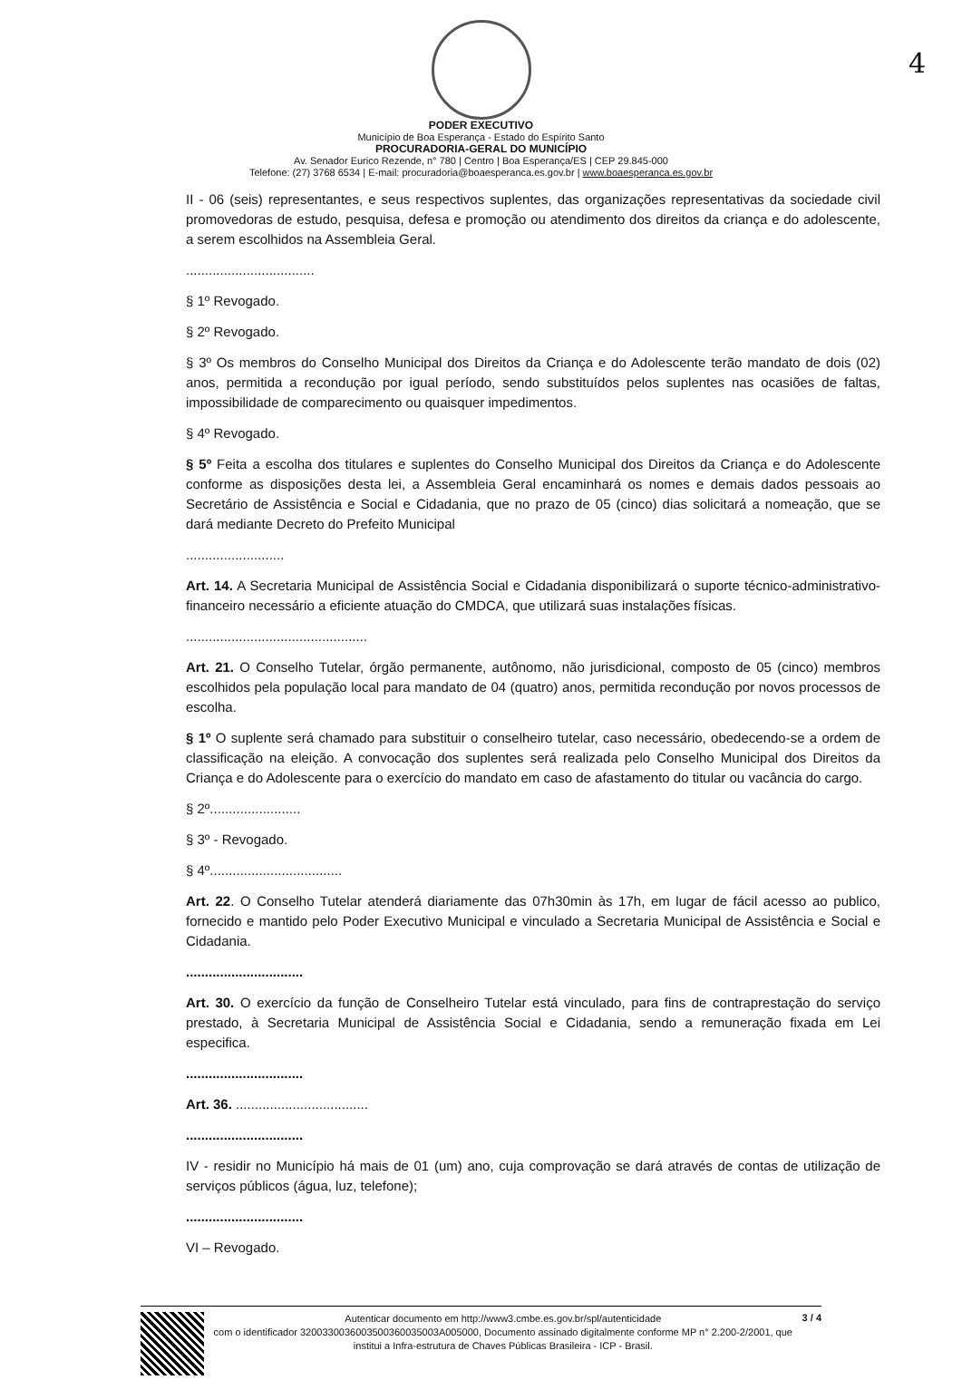4
PODER EXECUTIVO
Município de Boa Esperança - Estado do Espírito Santo
PROCURADORIA-GERAL DO MUNICÍPIO
Av. Senador Eurico Rezende, n° 780 | Centro | Boa Esperança/ES | CEP 29.845-000
Telefone: (27) 3768 6534 | E-mail: procuradoria@boaesperanca.es.gov.br | www.boaesperanca.es.gov.br
II - 06 (seis) representantes, e seus respectivos suplentes, das organizações representativas da sociedade civil promovedoras de estudo, pesquisa, defesa e promoção ou atendimento dos direitos da criança e do adolescente, a serem escolhidos na Assembleia Geral.
..................................
§ 1º Revogado.
§ 2º Revogado.
§ 3º Os membros do Conselho Municipal dos Direitos da Criança e do Adolescente terão mandato de dois (02) anos, permitida a recondução por igual período, sendo substituídos pelos suplentes nas ocasiões de faltas, impossibilidade de comparecimento ou quaisquer impedimentos.
§ 4º Revogado.
§ 5º Feita a escolha dos titulares e suplentes do Conselho Municipal dos Direitos da Criança e do Adolescente conforme as disposições desta lei, a Assembleia Geral encaminhará os nomes e demais dados pessoais ao Secretário de Assistência e Social e Cidadania, que no prazo de 05 (cinco) dias solicitará a nomeação, que se dará mediante Decreto do Prefeito Municipal
..........................
Art. 14. A Secretaria Municipal de Assistência Social e Cidadania disponibilizará o suporte técnico-administrativo-financeiro necessário a eficiente atuação do CMDCA, que utilizará suas instalações físicas.
................................................
Art. 21. O Conselho Tutelar, órgão permanente, autônomo, não jurisdicional, composto de 05 (cinco) membros escolhidos pela população local para mandato de 04 (quatro) anos, permitida recondução por novos processos de escolha.
§ 1º O suplente será chamado para substituir o conselheiro tutelar, caso necessário, obedecendo-se a ordem de classificação na eleição. A convocação dos suplentes será realizada pelo Conselho Municipal dos Direitos da Criança e do Adolescente para o exercício do mandato em caso de afastamento do titular ou vacância do cargo.
§ 2º........................
§ 3º - Revogado.
§ 4º...................................
Art. 22. O Conselho Tutelar atenderá diariamente das 07h30min às 17h, em lugar de fácil acesso ao publico, fornecido e mantido pelo Poder Executivo Municipal e vinculado a Secretaria Municipal de Assistência e Social e Cidadania.
...............................
Art. 30. O exercício da função de Conselheiro Tutelar está vinculado, para fins de contraprestação do serviço prestado, à Secretaria Municipal de Assistência Social e Cidadania, sendo a remuneração fixada em Lei especifica.
...............................
Art. 36. ...................................
...............................
IV - residir no Município há mais de 01 (um) ano, cuja comprovação se dará através de contas de utilização de serviços públicos (água, luz, telefone);
...............................
VI – Revogado.
Autenticar documento em http://www3.cmbe.es.gov.br/spl/autenticidade
com o identificador 3200330036003500360035003A005000, Documento assinado digitalmente conforme MP n° 2.200-2/2001, que institui a Infra-estrutura de Chaves Públicas Brasileira - ICP - Brasil.
3 / 4